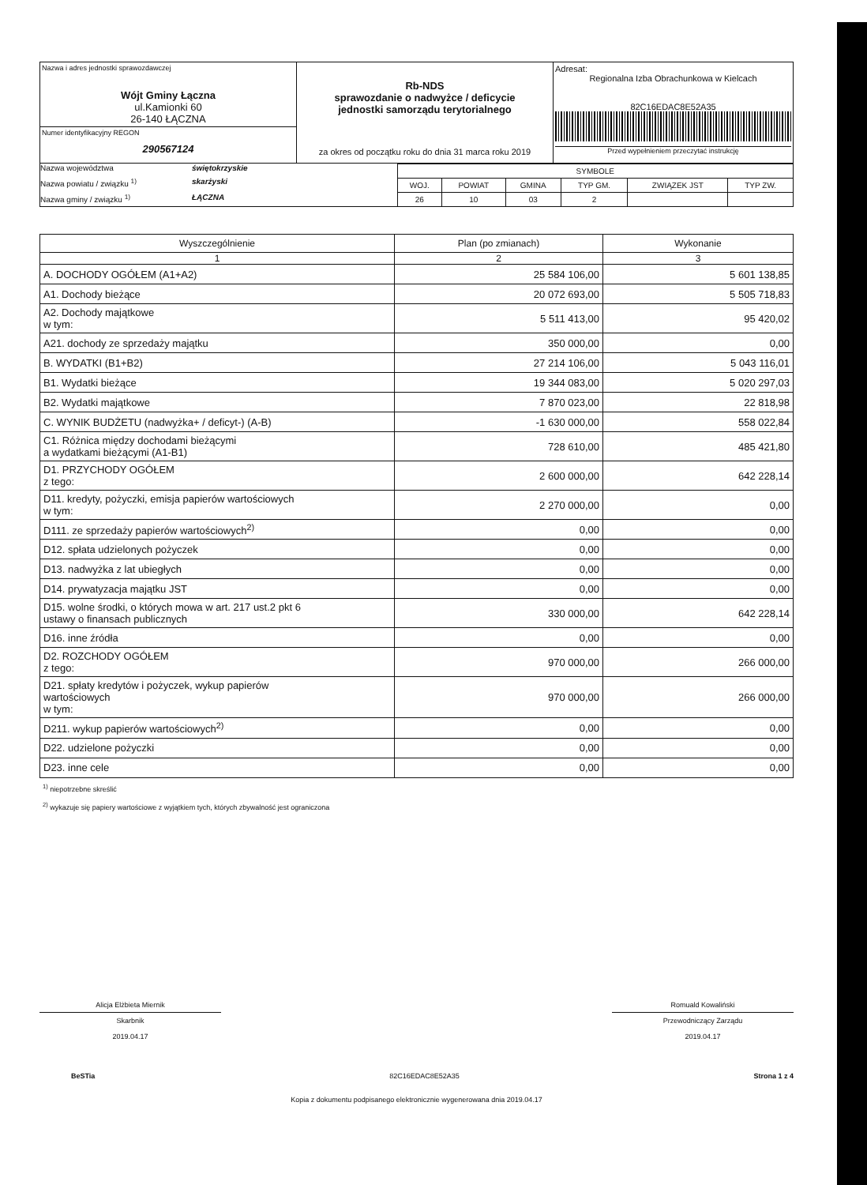| Nazwa i adres jednostki sprawozdawczej Wójt Gminy Łączna ul.Kamionki 60 26-140 ŁĄCZNA | Rb-NDS sprawozdanie o nadwyżce / deficycie jednostki samorządu terytorialnego za okres od początku roku do dnia 31 marca roku 2019 | Adresat: Regionalna Izba Obrachunkowa w Kielcach 82C16EDAC8E52A35 Przed wypełnieniem przeczytać instrukcję |
| Numer identyfikacyjny REGON 290567124 | | |
Nazwa województwa świętokrzyskie
Nazwa powiatu / związku <sup>1)</sup> skarżyski
Nazwa gminy / związku <sup>1)</sup> ŁĄCZNA
| SYMBOLE | | | | | |
| WOJ. | POWIAT | GMINA | TYP GM. | ZWIĄZEK JST | TYP ZW. |
| 26 | 10 | 03 | 2 | | |
| Wyszczególnienie | Plan (po zmianach) | Wykonanie |
| --- | --- | --- |
| 1 | 2 | 3 |
| A. DOCHODY OGÓŁEM (A1+A2) | 25 584 106,00 | 5 601 138,85 |
| A1. Dochody bieżące | 20 072 693,00 | 5 505 718,83 |
| A2. Dochody majątkowe w tym: | 5 511 413,00 | 95 420,02 |
| A21. dochody ze sprzedaży majątku | 350 000,00 | 0,00 |
| B. WYDATKI (B1+B2) | 27 214 106,00 | 5 043 116,01 |
| B1. Wydatki bieżące | 19 344 083,00 | 5 020 297,03 |
| B2. Wydatki majątkowe | 7 870 023,00 | 22 818,98 |
| C. WYNIK BUDŻETU (nadwyżka+ / deficyt-) (A-B) | -1 630 000,00 | 558 022,84 |
| C1. Różnica między dochodami bieżącymi a wydatkami bieżącymi (A1-B1) | 728 610,00 | 485 421,80 |
| D1. PRZYCHODY OGÓŁEM z tego: | 2 600 000,00 | 642 228,14 |
| D11. kredyty, pożyczki, emisja papierów wartościowych w tym: | 2 270 000,00 | 0,00 |
| D111. ze sprzedaży papierów wartościowych<sup>2)</sup> | 0,00 | 0,00 |
| D12. spłata udzielonych pożyczek | 0,00 | 0,00 |
| D13. nadwyżka z lat ubiegłych | 0,00 | 0,00 |
| D14. prywatyzacja majątku JST | 0,00 | 0,00 |
| D15. wolne środki, o których mowa w art. 217 ust.2 pkt 6 ustawy o finansach publicznych | 330 000,00 | 642 228,14 |
| D16. inne źródła | 0,00 | 0,00 |
| D2. ROZCHODY OGÓŁEM z tego: | 970 000,00 | 266 000,00 |
| D21. spłaty kredytów i pożyczek, wykup papierów wartościowych w tym: | 970 000,00 | 266 000,00 |
| D211. wykup papierów wartościowych<sup>2)</sup> | 0,00 | 0,00 |
| D22. udzielone pożyczki | 0,00 | 0,00 |
| D23. inne cele | 0,00 | 0,00 |
<sup>1)</sup> niepotrzebne skreślić
<sup>2)</sup> wykazuje się papiery wartościowe z wyjątkiem tych, których zbywalność jest ograniczona
Alicja Elżbieta Miernik
Skarbnik
2019.04.17
Romuald Kowaliński
Przewodniczący Zarządu
2019.04.17
BeSTia 82C16EDAC8E52A35 Strona 1 z 4
Kopia z dokumentu podpisanego elektronicznie wygenerowana dnia 2019.04.17